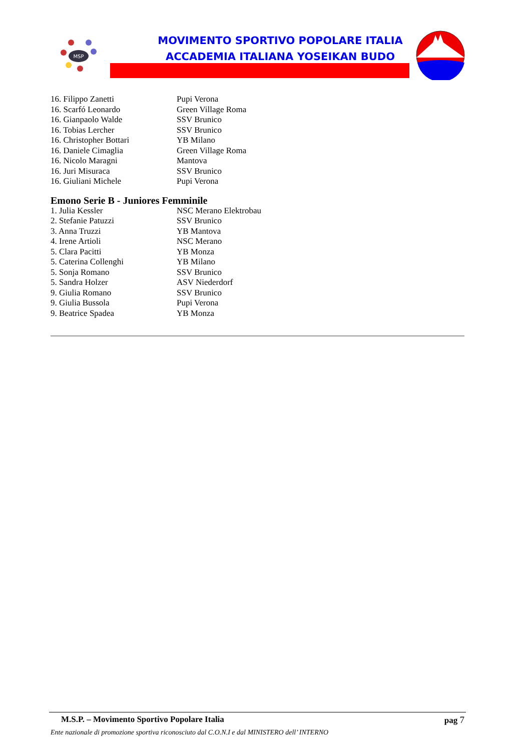MSP
MOVIMENTO SPORTIVO POPOLARE ITALIA
ACCADEMIA ITALIANA YOSEIKAN BUDO
| 16. Filippo Zanetti | Pupi Verona |
| 16. Scarfó Leonardo | Green Village Roma |
| 16. Gianpaolo Walde | SSV Brunico |
| 16. Tobias Lercher | SSV Brunico |
| 16. Christopher Bottari | YB Milano |
| 16. Daniele Cimaglia | Green Village Roma |
| 16. Nicolo Maragni | Mantova |
| 16. Juri Misuraca | SSV Brunico |
| 16. Giuliani Michele | Pupi Verona |
Emono Serie B - Juniores Femminile
| 1. Julia Kessler | NSC Merano Elektrobau |
| 2. Stefanie Patuzzi | SSV Brunico |
| 3. Anna Truzzi | YB Mantova |
| 4. Irene Artioli | NSC Merano |
| 5. Clara Pacitti | YB Monza |
| 5. Caterina Collenghi | YB Milano |
| 5. Sonja Romano | SSV Brunico |
| 5. Sandra Holzer | ASV Niederdorf |
| 9. Giulia Romano | SSV Brunico |
| 9. Giulia Bussola | Pupi Verona |
| 9. Beatrice Spadea | YB Monza |
M.S.P. – Movimento Sportivo Popolare Italia pag 7
Ente nazionale di promozione sportiva riconosciuto dal C.O.N.I e dal MINISTERO dell’ INTERNO